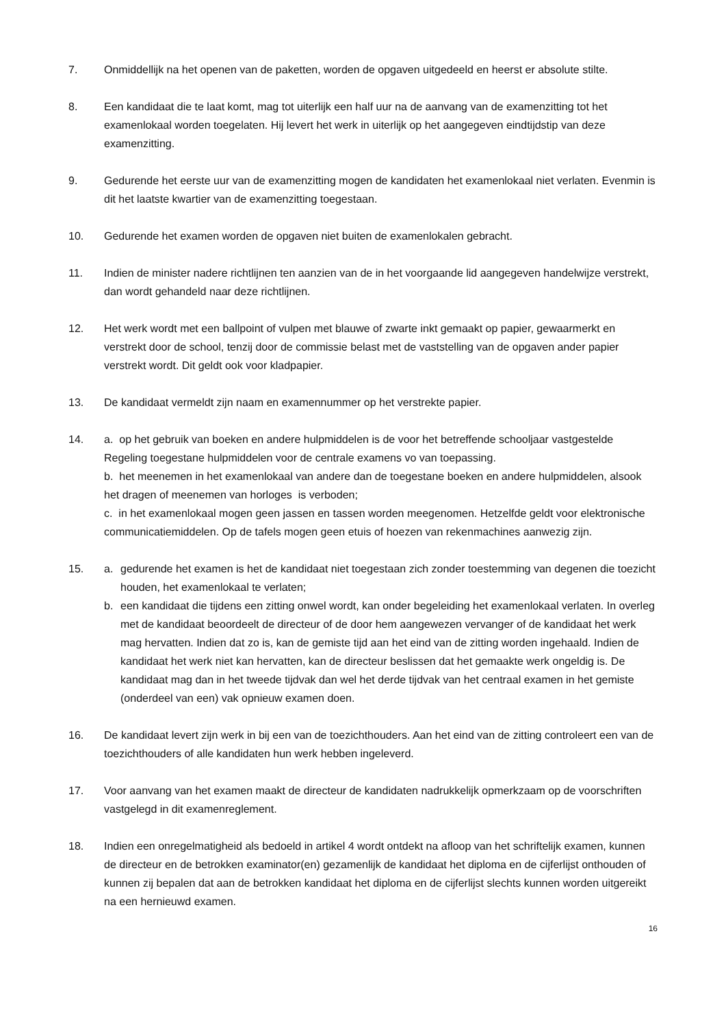7. Onmiddellijk na het openen van de paketten, worden de opgaven uitgedeeld en heerst er absolute stilte.
8. Een kandidaat die te laat komt, mag tot uiterlijk een half uur na de aanvang van de examenzitting tot het examenlokaal worden toegelaten. Hij levert het werk in uiterlijk op het aangegeven eindtijdstip van deze examenzitting.
9. Gedurende het eerste uur van de examenzitting mogen de kandidaten het examenlokaal niet verlaten. Evenmin is dit het laatste kwartier van de examenzitting toegestaan.
10. Gedurende het examen worden de opgaven niet buiten de examenlokalen gebracht.
11. Indien de minister nadere richtlijnen ten aanzien van de in het voorgaande lid aangegeven handelwijze verstrekt, dan wordt gehandeld naar deze richtlijnen.
12. Het werk wordt met een ballpoint of vulpen met blauwe of zwarte inkt gemaakt op papier, gewaarmerkt en verstrekt door de school, tenzij door de commissie belast met de vaststelling van de opgaven ander papier verstrekt wordt. Dit geldt ook voor kladpapier.
13. De kandidaat vermeldt zijn naam en examennummer op het verstrekte papier.
14. a. op het gebruik van boeken en andere hulpmiddelen is de voor het betreffende schooljaar vastgestelde Regeling toegestane hulpmiddelen voor de centrale examens vo van toepassing.
b. het meenemen in het examenlokaal van andere dan de toegestane boeken en andere hulpmiddelen, alsook het dragen of meenemen van horloges is verboden;
c. in het examenlokaal mogen geen jassen en tassen worden meegenomen. Hetzelfde geldt voor elektronische communicatiemiddelen. Op de tafels mogen geen etuis of hoezen van rekenmachines aanwezig zijn.
15. a. gedurende het examen is het de kandidaat niet toegestaan zich zonder toestemming van degenen die toezicht houden, het examenlokaal te verlaten;
b. een kandidaat die tijdens een zitting onwel wordt, kan onder begeleiding het examenlokaal verlaten. In overleg met de kandidaat beoordeelt de directeur of de door hem aangewezen vervanger of de kandidaat het werk mag hervatten. Indien dat zo is, kan de gemiste tijd aan het eind van de zitting worden ingehaald. Indien de kandidaat het werk niet kan hervatten, kan de directeur beslissen dat het gemaakte werk ongeldig is. De kandidaat mag dan in het tweede tijdvak dan wel het derde tijdvak van het centraal examen in het gemiste (onderdeel van een) vak opnieuw examen doen.
16. De kandidaat levert zijn werk in bij een van de toezichthouders. Aan het eind van de zitting controleert een van de toezichthouders of alle kandidaten hun werk hebben ingeleverd.
17. Voor aanvang van het examen maakt de directeur de kandidaten nadrukkelijk opmerkzaam op de voorschriften vastgelegd in dit examenreglement.
18. Indien een onregelmatigheid als bedoeld in artikel 4 wordt ontdekt na afloop van het schriftelijk examen, kunnen de directeur en de betrokken examinator(en) gezamenlijk de kandidaat het diploma en de cijferlijst onthouden of kunnen zij bepalen dat aan de betrokken kandidaat het diploma en de cijferlijst slechts kunnen worden uitgereikt na een hernieuwd examen.
16